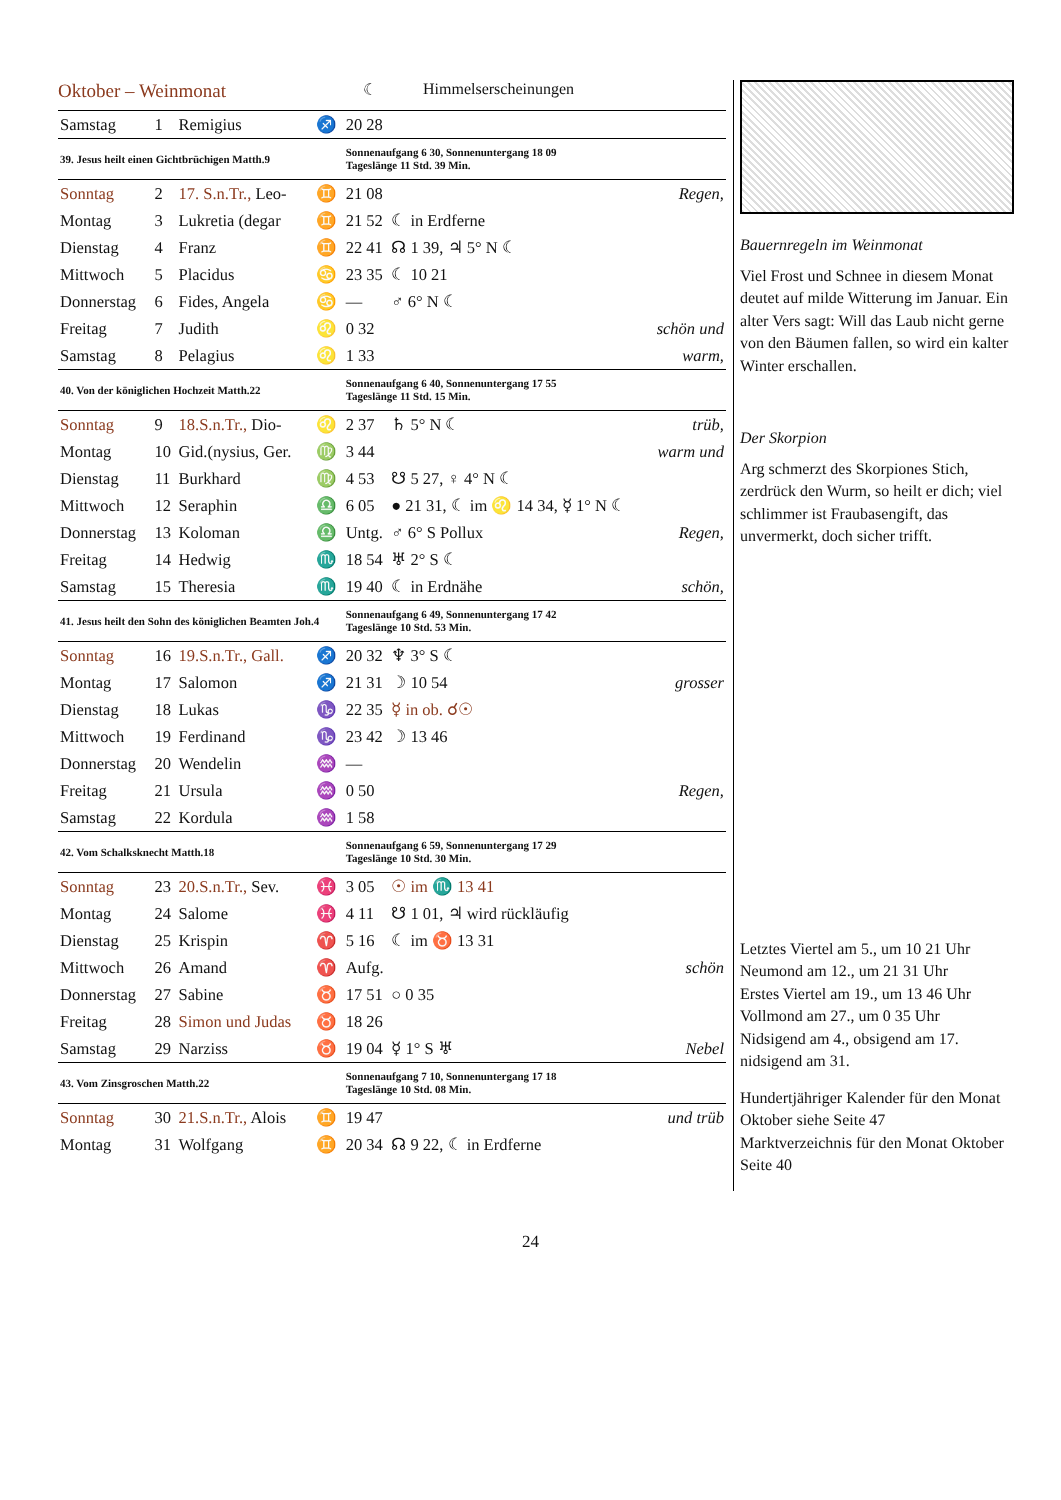Oktober – Weinmonat
☾ Himmelserscheinungen
| Samstag | 1 | Remigius | ♐ | 20 28 | | |
| 39. Jesus heilt einen Gichtbrüchigen Matth.9 | | | | Sonnenaufgang 6 30, Sonnenuntergang 18 09 Tageslänge 11 Std. 39 Min. | | |
| Sonntag | 2 | 17. S.n.Tr., Leo- | ♊ | 21 08 | | Regen, |
| Montag | 3 | Lukretia (degar | ♊ | 21 52 | ☾ in Erdferne | |
| Dienstag | 4 | Franz | ♊ | 22 41 | ☊ 1 39, ♃ 5° N ☾ | |
| Mittwoch | 5 | Placidus | ♋ | 23 35 | ☾ 10 21 | |
| Donnerstag | 6 | Fides, Angela | ♋ | — | ♂ 6° N ☾ | |
| Freitag | 7 | Judith | ♌ | 0 32 | | schön und |
| Samstag | 8 | Pelagius | ♌ | 1 33 | | warm, |
| 40. Von der königlichen Hochzeit Matth.22 | | | | Sonnenaufgang 6 40, Sonnenuntergang 17 55 Tageslänge 11 Std. 15 Min. | | |
| Sonntag | 9 | 18.S.n.Tr., Dio- | ♌ | 2 37 | ♄ 5° N ☾ | trüb, |
| Montag | 10 | Gid.(nysius, Ger. | ♍ | 3 44 | | warm und |
| Dienstag | 11 | Burkhard | ♍ | 4 53 | ☋ 5 27, ♀ 4° N ☾ | |
| Mittwoch | 12 | Seraphin | ♎ | 6 05 | ● 21 31, ☾ im ♌ 14 34, ☿ 1° N ☾ | |
| Donnerstag | 13 | Koloman | ♎ | Untg. | ♂ 6° S Pollux | Regen, |
| Freitag | 14 | Hedwig | ♏ | 18 54 | ♅ 2° S ☾ | |
| Samstag | 15 | Theresia | ♏ | 19 40 | ☾ in Erdnähe | schön, |
| 41. Jesus heilt den Sohn des königlichen Beamten Joh.4 | | | | Sonnenaufgang 6 49, Sonnenuntergang 17 42 Tageslänge 10 Std. 53 Min. | | |
| Sonntag | 16 | 19.S.n.Tr., Gall. | ♐ | 20 32 | ♆ 3° S ☾ | |
| Montag | 17 | Salomon | ♐ | 21 31 | ☽ 10 54 | grosser |
| Dienstag | 18 | Lukas | ♑ | 22 35 | ☿ in ob. ☌☉ | |
| Mittwoch | 19 | Ferdinand | ♑ | 23 42 | ☽ 13 46 | |
| Donnerstag | 20 | Wendelin | ♒ | — | | |
| Freitag | 21 | Ursula | ♒ | 0 50 | | Regen, |
| Samstag | 22 | Kordula | ♒ | 1 58 | | |
| 42. Vom Schalksknecht Matth.18 | | | | Sonnenaufgang 6 59, Sonnenuntergang 17 29 Tageslänge 10 Std. 30 Min. | | |
| Sonntag | 23 | 20.S.n.Tr., Sev. | ♓ | 3 05 | ☉ im ♏ 13 41 | |
| Montag | 24 | Salome | ♓ | 4 11 | ☋ 1 01, ♃ wird rückläufig | |
| Dienstag | 25 | Krispin | ♈ | 5 16 | ☾ im ♉ 13 31 | |
| Mittwoch | 26 | Amand | ♈ | Aufg. | | schön |
| Donnerstag | 27 | Sabine | ♉ | 17 51 | ○ 0 35 | |
| Freitag | 28 | Simon und Judas | ♉ | 18 26 | | |
| Samstag | 29 | Narziss | ♉ | 19 04 | ☿ 1° S ♅ | Nebel |
| 43. Vom Zinsgroschen Matth.22 | | | | Sonnenaufgang 7 10, Sonnenuntergang 17 18 Tageslänge 10 Std. 08 Min. | | |
| Sonntag | 30 | 21.S.n.Tr., Alois | ♊ | 19 47 | | und trüb |
| Montag | 31 | Wolfgang | ♊ | 20 34 | ☊ 9 22, ☾ in Erdferne | |
Bauernregeln im Weinmonat
Viel Frost und Schnee in diesem Monat deutet auf milde Witterung im Januar. Ein alter Vers sagt: Will das Laub nicht gerne von den Bäumen fallen, so wird ein kalter Winter erschallen.
Der Skorpion
Arg schmerzt des Skorpiones Stich, zerdrück den Wurm, so heilt er dich; viel schlimmer ist Fraubasengift, das unvermerkt, doch sicher trifft.
Letztes Viertel am 5., um 10 21 Uhr
Neumond am 12., um 21 31 Uhr
Erstes Viertel am 19., um 13 46 Uhr
Vollmond am 27., um 0 35 Uhr
Nidsigend am 4., obsigend am 17.
nidsigend am 31.
Hundertjähriger Kalender für den Monat Oktober siehe Seite 47
Marktverzeichnis für den Monat Oktober Seite 40
24